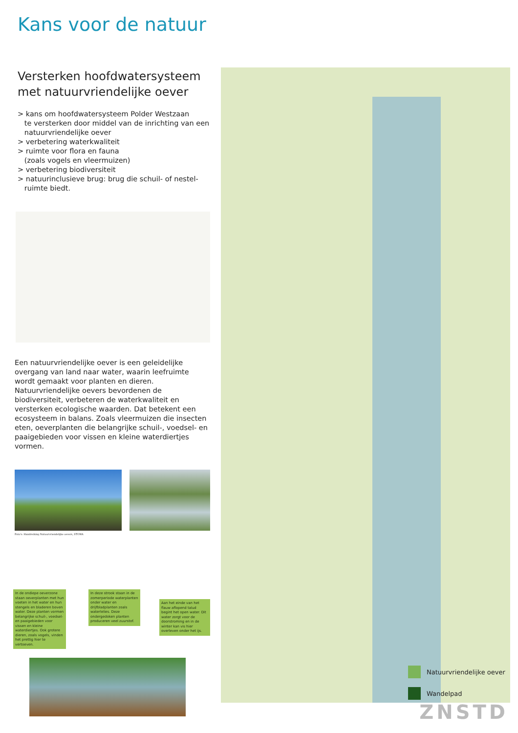Kans voor de natuur
Versterken hoofdwatersysteem met natuurvriendelijke oever
> kans om hoofdwatersysteem Polder Westzaan
te versterken door middel van de inrichting van een
natuurvriendelijke oever
> verbetering waterkwaliteit
> ruimte voor flora en fauna
(zoals vogels en vleermuizen)
> verbetering biodiversiteit
> natuurinclusieve brug: brug die schuil- of nestel-
ruimte biedt.
Een natuurvriendelijke oever is een geleidelijke overgang van land naar water, waarin leefruimte wordt gemaakt voor planten en dieren. Natuurvriendelijke oevers bevordenen de biodiversiteit, verbeteren de waterkwaliteit en versterken ecologische waarden. Dat betekent een ecosysteem in balans. Zoals vleermuizen die insecten eten, oeverplanten die belangrijke schuil-, voedsel- en paaigebieden voor vissen en kleine waterdiertjes vormen.
Foto's: Handreiking Natuurvriendelijke oevers, STOWA
In de ondiepe oeverzone staan oeverplanten met hun voeten in het water en hun stengels en bladeren boven water. Deze planten vormen belangrijke schuil-, voedsel- en paaigebieden voor vissen en kleine waterdiertjes. Ook grotere dieren, zoals vogels, vinden het prettig hier te vertoeven.
In deze strook staan in de zomerperiode waterplanten onder water en drijfbladplanten zoals waterlelies. Deze ondergedoken planten produceren veel zuurstof.
Aan het einde van het flauw aflopend talud begint het open water. Dit water zorgt voor de doorstroming en in de winter kan vis hier overleven onder het ijs.
Natuurvriendelijke oever
Wandelpad
ZNSTD